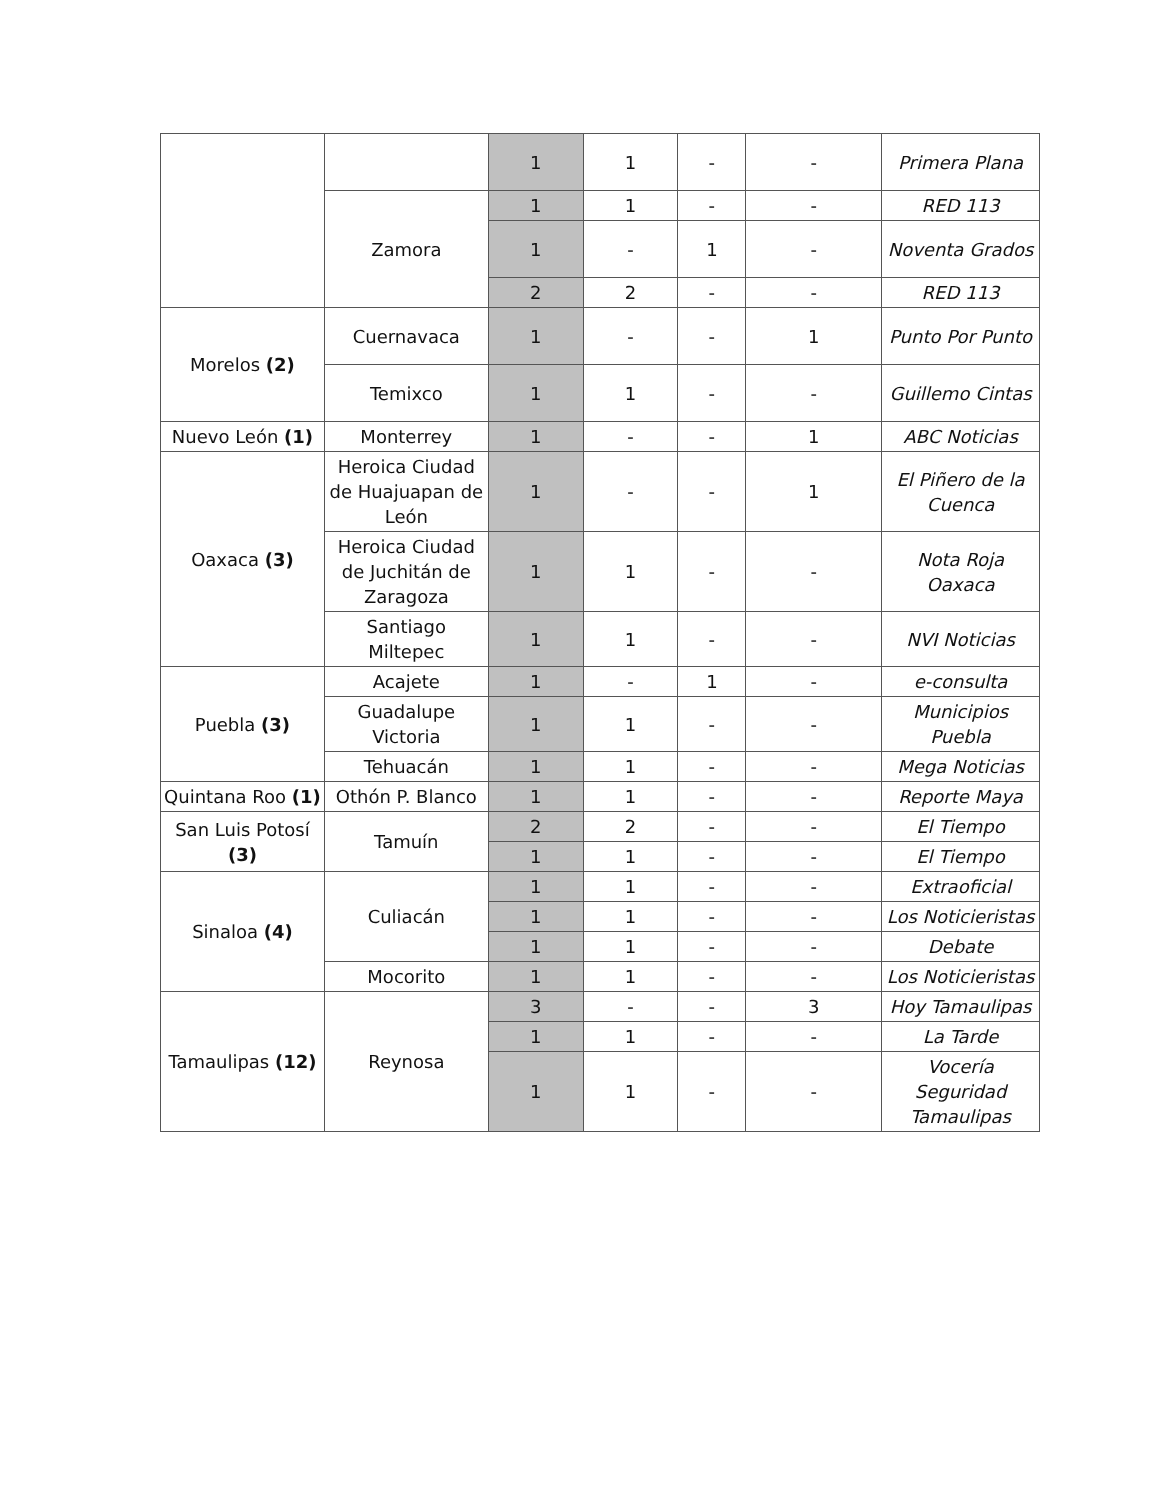| | | 1 | 1 | - | - | Primera Plana |
| | Zamora | 1 | 1 | - | - | RED 113 |
| | | 1 | - | 1 | - | Noventa Grados |
| | | 2 | 2 | - | - | RED 113 |
| Morelos (2) | Cuernavaca | 1 | - | - | 1 | Punto Por Punto |
| | Temixco | 1 | 1 | - | - | Guillemo Cintas |
| Nuevo León (1) | Monterrey | 1 | - | - | 1 | ABC Noticias |
| Oaxaca (3) | Heroica Ciudad de Huajuapan de León | 1 | - | - | 1 | El Piñero de la Cuenca |
| | Heroica Ciudad de Juchitán de Zaragoza | 1 | 1 | - | - | Nota Roja Oaxaca |
| | Santiago Miltepec | 1 | 1 | - | - | NVI Noticias |
| Puebla (3) | Acajete | 1 | - | 1 | - | e-consulta |
| | Guadalupe Victoria | 1 | 1 | - | - | Municipios Puebla |
| | Tehuacán | 1 | 1 | - | - | Mega Noticias |
| Quintana Roo (1) | Othón P. Blanco | 1 | 1 | - | - | Reporte Maya |
| San Luis Potosí (3) | Tamuín | 2 | 2 | - | - | El Tiempo |
| | | 1 | 1 | - | - | El Tiempo |
| Sinaloa (4) | Culiacán | 1 | 1 | - | - | Extraoficial |
| | | 1 | 1 | - | - | Los Noticieristas |
| | | 1 | 1 | - | - | Debate |
| | Mocorito | 1 | 1 | - | - | Los Noticieristas |
| Tamaulipas (12) | Reynosa | 3 | - | - | 3 | Hoy Tamaulipas |
| | | 1 | 1 | - | - | La Tarde |
| | | 1 | 1 | - | - | Vocería Seguridad Tamaulipas |